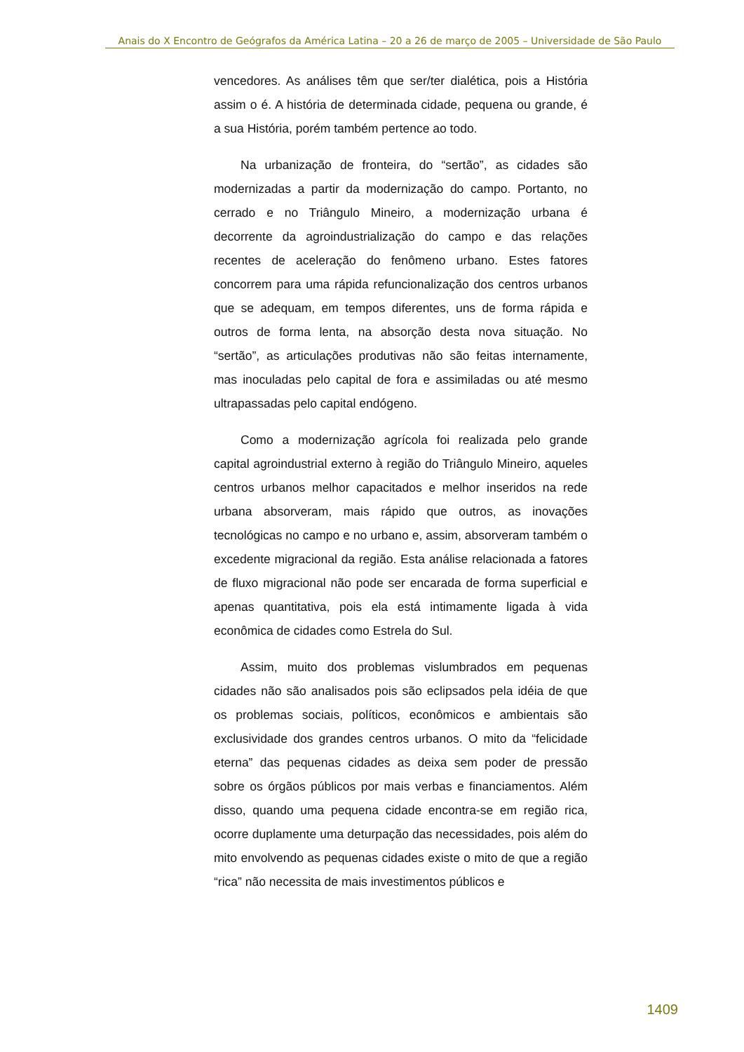Anais do X Encontro de Geógrafos da América Latina – 20 a 26 de março de 2005 – Universidade de São Paulo
vencedores. As análises têm que ser/ter dialética, pois a História assim o é. A história de determinada cidade, pequena ou grande, é a sua História, porém também pertence ao todo.
Na urbanização de fronteira, do “sertão”, as cidades são modernizadas a partir da modernização do campo. Portanto, no cerrado e no Triângulo Mineiro, a modernização urbana é decorrente da agroindustrialização do campo e das relações recentes de aceleração do fenômeno urbano. Estes fatores concorrem para uma rápida refuncionalização dos centros urbanos que se adequam, em tempos diferentes, uns de forma rápida e outros de forma lenta, na absorção desta nova situação. No “sertão”, as articulações produtivas não são feitas internamente, mas inoculadas pelo capital de fora e assimiladas ou até mesmo ultrapassadas pelo capital endógeno.
Como a modernização agrícola foi realizada pelo grande capital agroindustrial externo à região do Triângulo Mineiro, aqueles centros urbanos melhor capacitados e melhor inseridos na rede urbana absorveram, mais rápido que outros, as inovações tecnológicas no campo e no urbano e, assim, absorveram também o excedente migracional da região. Esta análise relacionada a fatores de fluxo migracional não pode ser encarada de forma superficial e apenas quantitativa, pois ela está intimamente ligada à vida econômica de cidades como Estrela do Sul.
Assim, muito dos problemas vislumbrados em pequenas cidades não são analisados pois são eclipsados pela idéia de que os problemas sociais, políticos, econômicos e ambientais são exclusividade dos grandes centros urbanos. O mito da “felicidade eterna” das pequenas cidades as deixa sem poder de pressão sobre os órgãos públicos por mais verbas e financiamentos. Além disso, quando uma pequena cidade encontra-se em região rica, ocorre duplamente uma deturpação das necessidades, pois além do mito envolvendo as pequenas cidades existe o mito de que a região “rica” não necessita de mais investimentos públicos e
1409